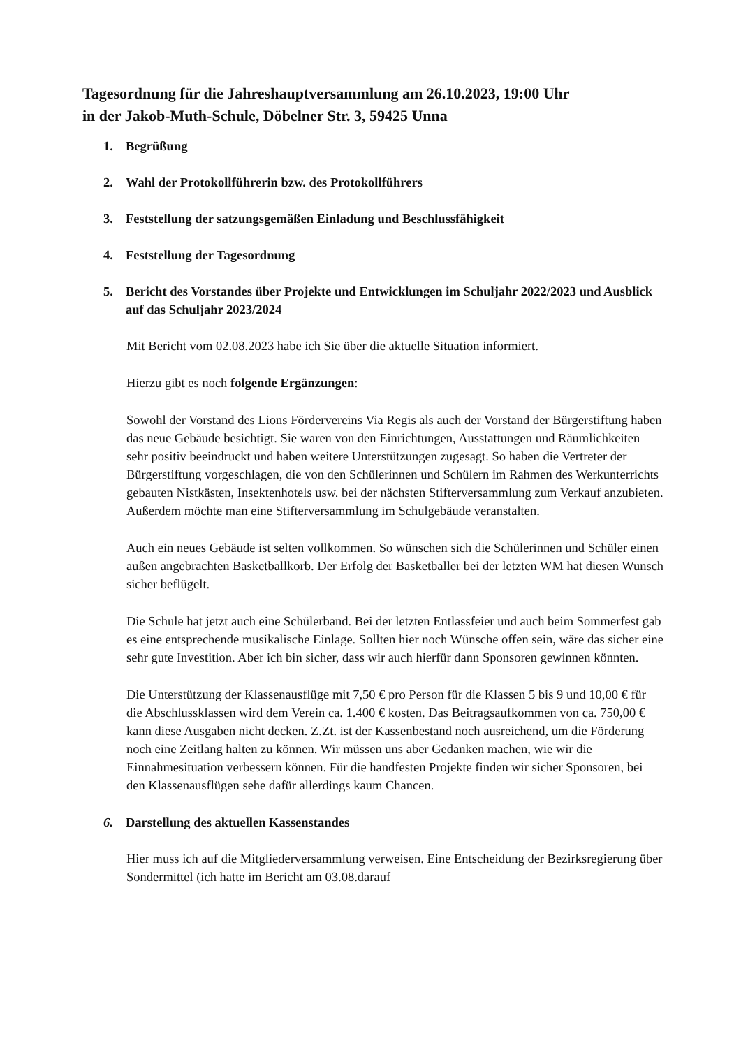Tagesordnung für die Jahreshauptversammlung am 26.10.2023, 19:00 Uhr
in der Jakob-Muth-Schule, Döbelner Str. 3, 59425 Unna
1. Begrüßung
2. Wahl der Protokollführerin bzw. des Protokollführers
3. Feststellung der satzungsgemäßen Einladung und Beschlussfähigkeit
4. Feststellung der Tagesordnung
5. Bericht des Vorstandes über Projekte und Entwicklungen im Schuljahr 2022/2023 und Ausblick auf das Schuljahr 2023/2024
Mit Bericht vom 02.08.2023 habe ich Sie über die aktuelle Situation informiert.
Hierzu gibt es noch folgende Ergänzungen:
Sowohl der Vorstand des Lions Fördervereins Via Regis als auch der Vorstand der Bürgerstiftung haben das neue Gebäude besichtigt. Sie waren von den Einrichtungen, Ausstattungen und Räumlichkeiten sehr positiv beeindruckt und haben weitere Unterstützungen zugesagt. So haben die Vertreter der Bürgerstiftung vorgeschlagen, die von den Schülerinnen und Schülern im Rahmen des Werkunterrichts gebauten Nistkästen, Insektenhotels usw. bei der nächsten Stifterversammlung zum Verkauf anzubieten. Außerdem möchte man eine Stifterversammlung im Schulgebäude veranstalten.
Auch ein neues Gebäude ist selten vollkommen. So wünschen sich die Schülerinnen und Schüler einen außen angebrachten Basketballkorb. Der Erfolg der Basketballer bei der letzten WM hat diesen Wunsch sicher beflügelt.
Die Schule hat jetzt auch eine Schülerband. Bei der letzten Entlassfeier und auch beim Sommerfest gab es eine entsprechende musikalische Einlage. Sollten hier noch Wünsche offen sein, wäre das sicher eine sehr gute Investition. Aber ich bin sicher, dass wir auch hierfür dann Sponsoren gewinnen könnten.
Die Unterstützung der Klassenausflüge mit 7,50 € pro Person für die Klassen 5 bis 9 und 10,00 € für die Abschlussklassen wird dem Verein ca. 1.400 € kosten. Das Beitragsaufkommen von ca. 750,00 € kann diese Ausgaben nicht decken. Z.Zt. ist der Kassenbestand noch ausreichend, um die Förderung noch eine Zeitlang halten zu können. Wir müssen uns aber Gedanken machen, wie wir die Einnahmesituation verbessern können. Für die handfesten Projekte finden wir sicher Sponsoren, bei den Klassenausflügen sehe dafür allerdings kaum Chancen.
6. Darstellung des aktuellen Kassenstandes
Hier muss ich auf die Mitgliederversammlung verweisen. Eine Entscheidung der Bezirksregierung über Sondermittel (ich hatte im Bericht am 03.08.darauf